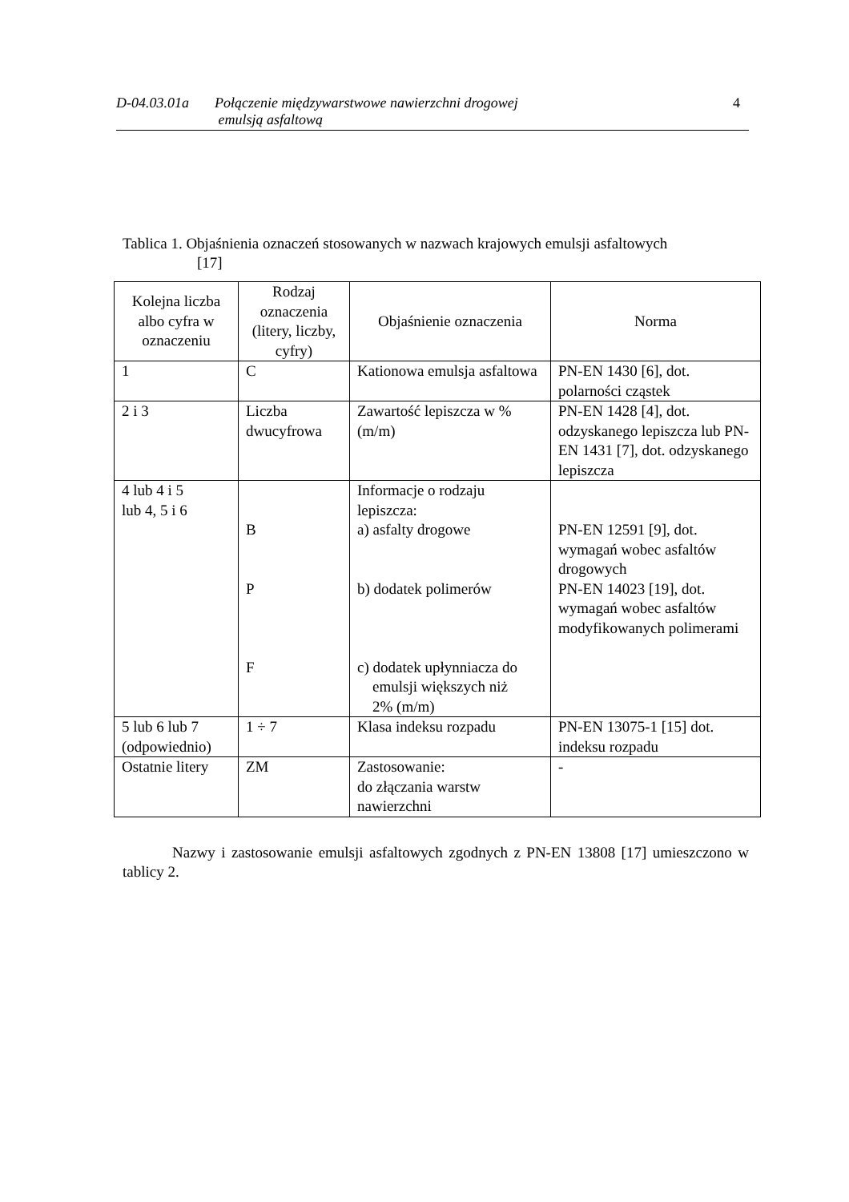D-04.03.01a Połączenie międzywarstwowe nawierzchni drogowej
emulsją asfaltową 4
Tablica 1. Objaśnienia oznaczeń stosowanych w nazwach krajowych emulsji asfaltowych
[17]
| Kolejna liczba albo cyfra w oznaczeniu | Rodzaj oznaczenia (litery, liczby, cyfry) | Objaśnienie oznaczenia | Norma |
| --- | --- | --- | --- |
| 1 | C | Kationowa emulsja asfaltowa | PN-EN 1430 [6], dot. polarności cząstek |
| 2 i 3 | Liczba dwucyfrowa | Zawartość lepiszcza w %(m/m) | PN-EN 1428 [4], dot. odzyskanego lepiszcza lub PN-EN 1431 [7], dot. odzyskanego lepiszcza |
| 4 lub 4 i 5 lub 4, 5 i 6 | B P F | Informacje o rodzaju lepiszcza: a) asfalty drogowe b) dodatek polimerów c) dodatek upłynniacza do emulsji większych niż 2% (m/m) | PN-EN 12591 [9], dot. wymagań wobec asfaltów drogowych PN-EN 14023 [19], dot. wymagań wobec asfaltów modyfikowanych polimerami |
| 5 lub 6 lub 7 (odpowiednio) | 1 ÷ 7 | Klasa indeksu rozpadu | PN-EN 13075-1 [15] dot. indeksu rozpadu |
| Ostatnie litery | ZM | Zastosowanie: do złączania warstw nawierzchni | - |
Nazwy i zastosowanie emulsji asfaltowych zgodnych z PN-EN 13808 [17] umieszczono w tablicy 2.